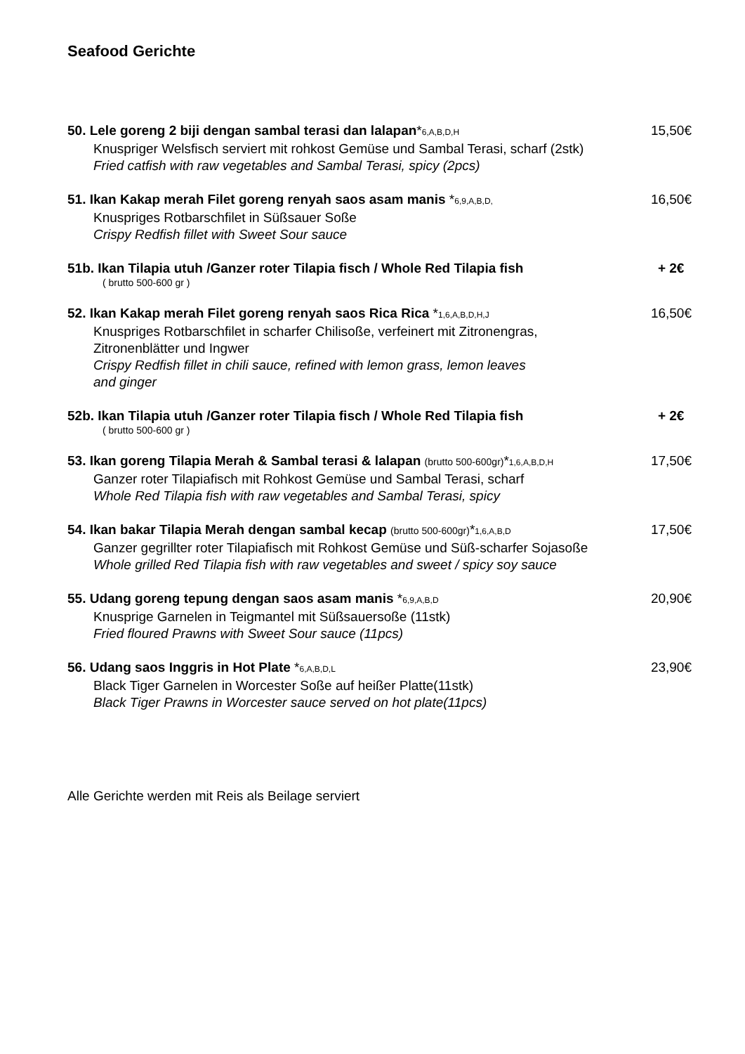Seafood Gerichte
50. Lele goreng 2 biji dengan sambal terasi dan lalapan*6,A,B,D,H 15,50€
Knuspriger Welsfisch serviert mit rohkost Gemüse und Sambal Terasi, scharf (2stk)
Fried catfish with raw vegetables and Sambal Terasi, spicy (2pcs)
51. Ikan Kakap merah Filet goreng renyah saos asam manis *6,9,A,B,D, 16,50€
Knuspriges Rotbarschfilet in Süßsauer Soße
Crispy Redfish fillet with Sweet Sour sauce
51b. Ikan Tilapia utuh /Ganzer roter Tilapia fisch / Whole Red Tilapia fish + 2€
( brutto 500-600 gr )
52. Ikan Kakap merah Filet goreng renyah saos Rica Rica *1,6,A,B,D,H,J 16,50€
Knuspriges Rotbarschfilet in scharfer Chilisoße, verfeinert mit Zitronengras,
Zitronenblätter und Ingwer
Crispy Redfish fillet in chili sauce, refined with lemon grass, lemon leaves
and ginger
52b. Ikan Tilapia utuh /Ganzer roter Tilapia fisch / Whole Red Tilapia fish + 2€
( brutto 500-600 gr )
53. Ikan goreng Tilapia Merah & Sambal terasi & lalapan (brutto 500-600gr)*1,6,A,B,D,H 17,50€
Ganzer roter Tilapiafisch mit Rohkost Gemüse und Sambal Terasi, scharf
Whole Red Tilapia fish with raw vegetables and Sambal Terasi, spicy
54. Ikan bakar Tilapia Merah dengan sambal kecap (brutto 500-600gr)*1,6,A,B,D 17,50€
Ganzer gegrillter roter Tilapiafisch mit Rohkost Gemüse und Süß-scharfer Sojasoße
Whole grilled Red Tilapia fish with raw vegetables and sweet / spicy soy sauce
55. Udang goreng tepung dengan saos asam manis *6,9,A,B,D 20,90€
Knusprige Garnelen in Teigmantel mit Süßsauersoße (11stk)
Fried floured Prawns with Sweet Sour sauce (11pcs)
56. Udang saos Inggris in Hot Plate *6,A,B,D,L 23,90€
Black Tiger Garnelen in Worcester Soße auf heißer Platte(11stk)
Black Tiger Prawns in Worcester sauce served on hot plate(11pcs)
Alle Gerichte werden mit Reis als Beilage serviert